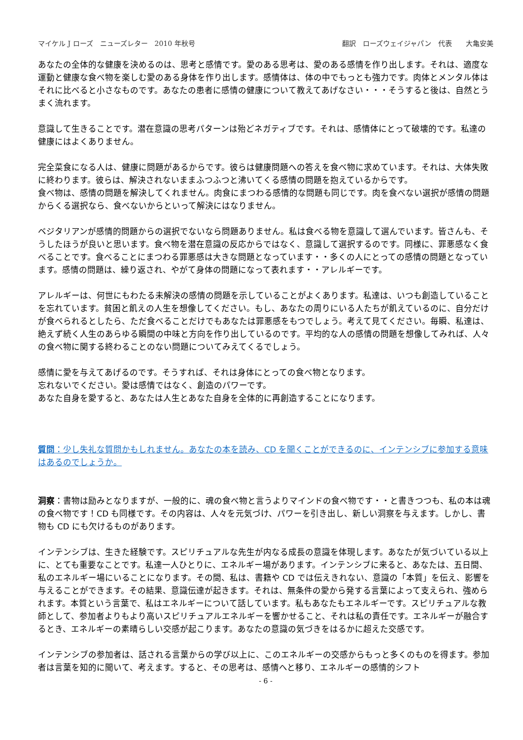マイケル J ローズ　ニューズレター　2010 年秋号 翻訳　ローズウェイジャパン　代表　　大亀安美
あなたの全体的な健康を決めるのは、思考と感情です。愛のある思考は、愛のある感情を作り出します。それは、適度な運動と健康な食べ物を楽しむ愛のある身体を作り出します。感情体は、体の中でもっとも強力です。肉体とメンタル体はそれに比べると小さなものです。あなたの患者に感情の健康について教えてあげなさい・・・そうすると後は、自然とうまく流れます。
意識して生きることです。潜在意識の思考パターンは殆どネガティブです。それは、感情体にとって破壊的です。私達の健康にはよくありません。
完全菜食になる人は、健康に問題があるからです。彼らは健康問題への答えを食べ物に求めています。それは、大体失敗に終わります。彼らは、解決されないままふつふつと沸いてくる感情の問題を抱えているからです。
食べ物は、感情の問題を解決してくれません。肉食にまつわる感情的な問題も同じです。肉を食べない選択が感情の問題からくる選択なら、食べないからといって解決にはなりません。
ベジタリアンが感情的問題からの選択でないなら問題ありません。私は食べる物を意識して選んでいます。皆さんも、そうしたほうが良いと思います。食べ物を潜在意識の反応からではなく、意識して選択するのです。同様に、罪悪感なく食べることです。食べることにまつわる罪悪感は大きな問題となっています・・多くの人にとっての感情の問題となっています。感情の問題は、繰り返され、やがて身体の問題になって表れます・・アレルギーです。
アレルギーは、何世にもわたる未解決の感情の問題を示していることがよくあります。私達は、いつも創造していることを忘れています。貧困と飢えの人生を想像してください。もし、あなたの周りにいる人たちが飢えているのに、自分だけが食べられるとしたら、ただ食べることだけでもあなたは罪悪感をもつでしょう。考えて見てください。毎瞬、私達は、絶えず続く人生のあらゆる瞬間の中味と方向を作り出しているのです。平均的な人の感情の問題を想像してみれば、人々の食べ物に関する終わることのない問題についてみえてくるでしょう。
感情に愛を与えてあげるのです。そうすれば、それは身体にとっての食べ物となります。
忘れないでください。愛は感情ではなく、創造のパワーです。
あなた自身を愛すると、あなたは人生とあなた自身を全体的に再創造することになります。
質問：少し失礼な質問かもしれません。あなたの本を読み、CD を聞くことができるのに、インテンシブに参加する意味はあるのでしょうか。
洞察：書物は励みとなりますが、一般的に、魂の食べ物と言うよりマインドの食べ物です・・と書きつつも、私の本は魂の食べ物です！CD も同様です。その内容は、人々を元気づけ、パワーを引き出し、新しい洞察を与えます。しかし、書物も CD にも欠けるものがあります。
インテンシブは、生きた経験です。スピリチュアルな先生が内なる成長の意識を体現します。あなたが気づいている以上に、とても重要なことです。私達一人ひとりに、エネルギー場があります。インテンシブに来ると、あなたは、五日間、私のエネルギー場にいることになります。その間、私は、書籍や CD では伝えきれない、意識の「本質」を伝え、影響を与えることができます。その結果、意識伝達が起きます。それは、無条件の愛から発する言葉によって支えられ、強められます。本質という言葉で、私はエネルギーについて話しています。私もあなたもエネルギーです。スピリチュアルな教師として、参加者よりもより高いスピリチュアルエネルギーを響かせること、それは私の責任です。エネルギーが融合するとき、エネルギーの素晴らしい交感が起こります。あなたの意識の気づきをはるかに超えた交感です。
インテンシブの参加者は、話される言葉からの学び以上に、このエネルギーの交感からもっと多くのものを得ます。参加者は言葉を知的に聞いて、考えます。すると、その思考は、感情へと移り、エネルギーの感情的シフト
- 6 -